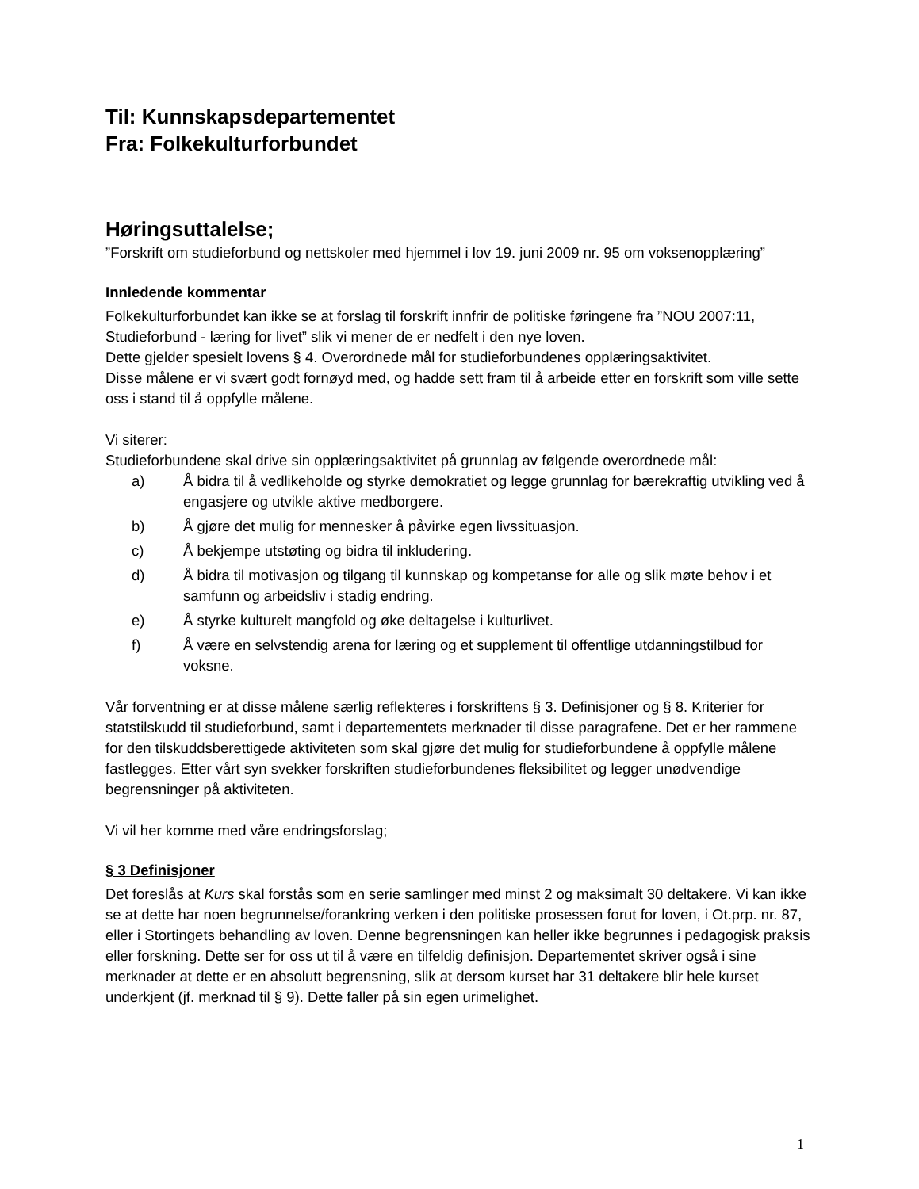Til: Kunnskapsdepartementet
Fra: Folkekulturforbundet
Høringsuttalelse;
”Forskrift om studieforbund og nettskoler med hjemmel i lov 19. juni 2009 nr. 95 om voksenopplæring”
Innledende kommentar
Folkekulturforbundet kan ikke se at forslag til forskrift innfrir de politiske føringene fra ”NOU 2007:11, Studieforbund - læring for livet” slik vi mener de er nedfelt i den nye loven.
Dette gjelder spesielt lovens § 4. Overordnede mål for studieforbundenes opplæringsaktivitet.
Disse målene er vi svært godt fornøyd med, og hadde sett fram til å arbeide etter en forskrift som ville sette oss i stand til å oppfylle målene.
Vi siterer:
Studieforbundene skal drive sin opplæringsaktivitet på grunnlag av følgende overordnede mål:
a) Å bidra til å vedlikeholde og styrke demokratiet og legge grunnlag for bærekraftig utvikling ved å engasjere og utvikle aktive medborgere.
b) Å gjøre det mulig for mennesker å påvirke egen livssituasjon.
c) Å bekjempe utstøting og bidra til inkludering.
d) Å bidra til motivasjon og tilgang til kunnskap og kompetanse for alle og slik møte behov i et samfunn og arbeidsliv i stadig endring.
e) Å styrke kulturelt mangfold og øke deltagelse i kulturlivet.
f) Å være en selvstendig arena for læring og et supplement til offentlige utdanningstilbud for voksne.
Vår forventning er at disse målene særlig reflekteres i forskriftens § 3. Definisjoner og § 8. Kriterier for statstilskudd til studieforbund, samt i departementets merknader til disse paragrafene. Det er her rammene for den tilskuddsberettigede aktiviteten som skal gjøre det mulig for studieforbundene å oppfylle målene fastlegges. Etter vårt syn svekker forskriften studieforbundenes fleksibilitet og legger unødvendige begrensninger på aktiviteten.
Vi vil her komme med våre endringsforslag;
§ 3 Definisjoner
Det foreslås at Kurs skal forstås som en serie samlinger med minst 2 og maksimalt 30 deltakere. Vi kan ikke se at dette har noen begrunnelse/forankring verken i den politiske prosessen forut for loven, i Ot.prp. nr. 87, eller i Stortingets behandling av loven. Denne begrensningen kan heller ikke begrunnes i pedagogisk praksis eller forskning. Dette ser for oss ut til å være en tilfeldig definisjon. Departementet skriver også i sine merknader at dette er en absolutt begrensning, slik at dersom kurset har 31 deltakere blir hele kurset underkjent (jf. merknad til § 9). Dette faller på sin egen urimelighet.
1